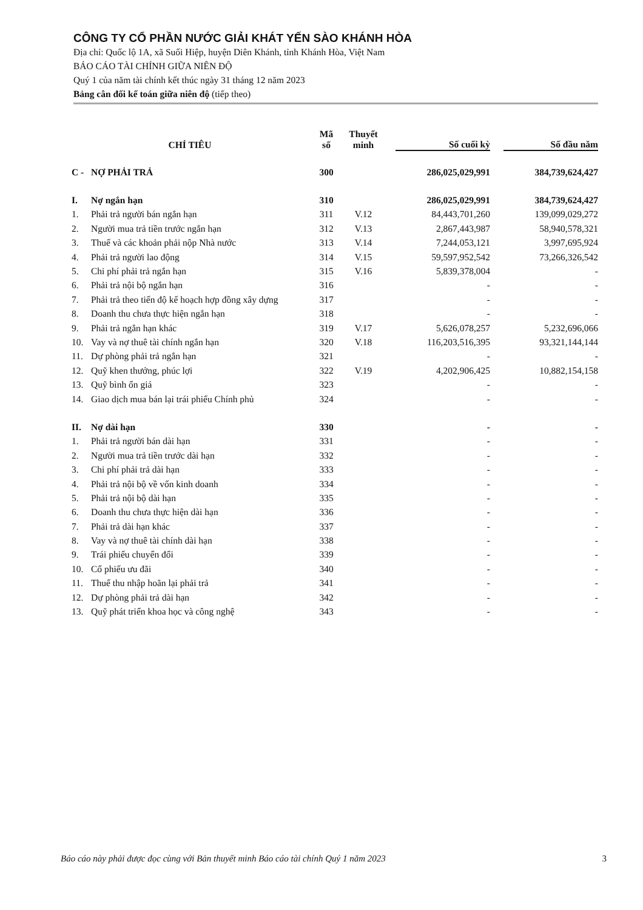CÔNG TY CỔ PHẦN NƯỚC GIẢI KHÁT YẾN SÀO KHÁNH HÒA
Địa chỉ: Quốc lộ 1A, xã Suối Hiệp, huyện Diên Khánh, tỉnh Khánh Hòa, Việt Nam
BÁO CÁO TÀI CHÍNH GIỮA NIÊN ĐỘ
Quý 1 của năm tài chính kết thúc ngày 31 tháng 12 năm 2023
Bảng cân đối kế toán giữa niên độ (tiếp theo)
| CHỈ TIÊU | | Mã số | Thuyết minh | | Số cuối kỳ | | Số đầu năm |
| --- | --- | --- | --- | --- | --- | --- | --- |
| C - | NỢ PHẢI TRẢ | 300 | | | 286,025,029,991 | | 384,739,624,427 |
| I. | Nợ ngắn hạn | 310 | | | 286,025,029,991 | | 384,739,624,427 |
| 1. | Phải trả người bán ngắn hạn | 311 | V.12 | | 84,443,701,260 | | 139,099,029,272 |
| 2. | Người mua trả tiền trước ngắn hạn | 312 | V.13 | | 2,867,443,987 | | 58,940,578,321 |
| 3. | Thuế và các khoản phải nộp Nhà nước | 313 | V.14 | | 7,244,053,121 | | 3,997,695,924 |
| 4. | Phải trả người lao động | 314 | V.15 | | 59,597,952,542 | | 73,266,326,542 |
| 5. | Chi phí phải trả ngắn hạn | 315 | V.16 | | 5,839,378,004 | | - |
| 6. | Phải trả nội bộ ngắn hạn | 316 | | | - | | - |
| 7. | Phải trả theo tiến độ kế hoạch hợp đồng xây dựng | 317 | | | - | | - |
| 8. | Doanh thu chưa thực hiện ngắn hạn | 318 | | | - | | - |
| 9. | Phải trả ngắn hạn khác | 319 | V.17 | | 5,626,078,257 | | 5,232,696,066 |
| 10. | Vay và nợ thuê tài chính ngắn hạn | 320 | V.18 | | 116,203,516,395 | | 93,321,144,144 |
| 11. | Dự phòng phải trả ngắn hạn | 321 | | | - | | - |
| 12. | Quỹ khen thưởng, phúc lợi | 322 | V.19 | | 4,202,906,425 | | 10,882,154,158 |
| 13. | Quỹ bình ổn giá | 323 | | | - | | - |
| 14. | Giao dịch mua bán lại trái phiếu Chính phủ | 324 | | | - | | - |
| II. | Nợ dài hạn | 330 | | | - | | - |
| 1. | Phải trả người bán dài hạn | 331 | | | - | | - |
| 2. | Người mua trả tiền trước dài hạn | 332 | | | - | | - |
| 3. | Chi phí phải trả dài hạn | 333 | | | - | | - |
| 4. | Phải trả nội bộ về vốn kinh doanh | 334 | | | - | | - |
| 5. | Phải trả nội bộ dài hạn | 335 | | | - | | - |
| 6. | Doanh thu chưa thực hiện dài hạn | 336 | | | - | | - |
| 7. | Phải trả dài hạn khác | 337 | | | - | | - |
| 8. | Vay và nợ thuê tài chính dài hạn | 338 | | | - | | - |
| 9. | Trái phiếu chuyển đổi | 339 | | | - | | - |
| 10. | Cổ phiếu ưu đãi | 340 | | | - | | - |
| 11. | Thuế thu nhập hoãn lại phải trả | 341 | | | - | | - |
| 12. | Dự phòng phải trả dài hạn | 342 | | | - | | - |
| 13. | Quỹ phát triển khoa học và công nghệ | 343 | | | - | | - |
Báo cáo này phải được đọc cùng với Bản thuyết minh Báo cáo tài chính Quý 1 năm 2023 3